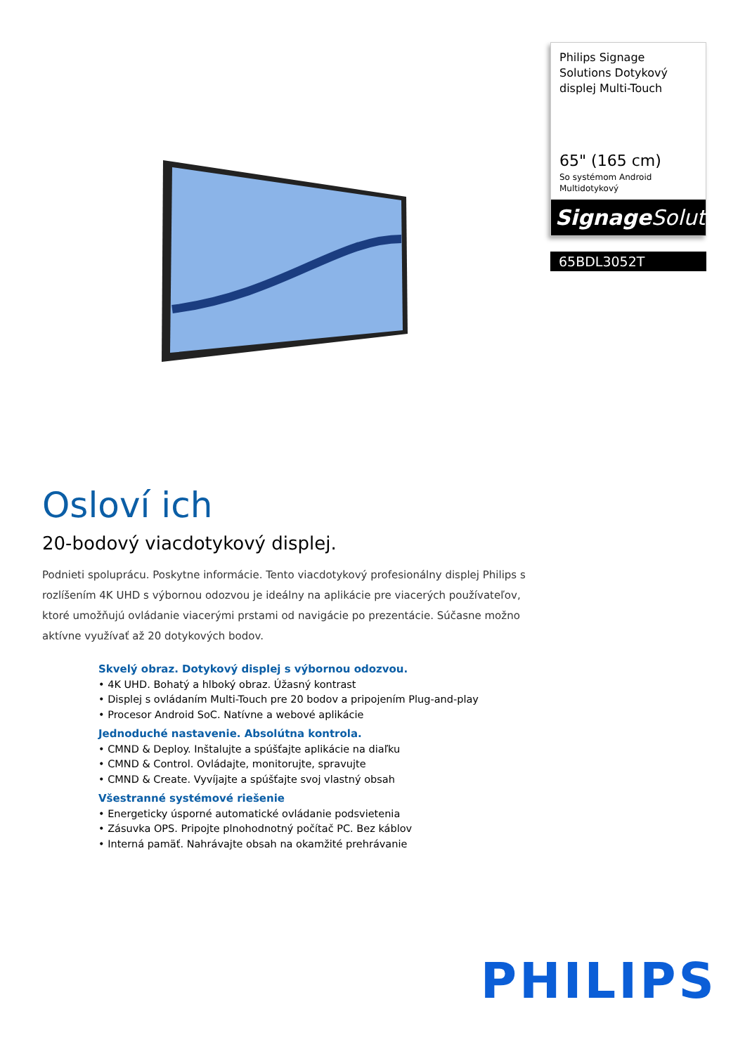Philips Signage Solutions Dotykový displej Multi-Touch
65" (165 cm)
So systémom Android
Multidotykový
Signage Solutions
65BDL3052T
Osloví ich
20-bodový viacdotykový displej.
Podnieti spoluprácu. Poskytne informácie. Tento viacdotykový profesionálny displej Philips s rozlíšením 4K UHD s výbornou odozvou je ideálny na aplikácie pre viacerých používateľov, ktoré umožňujú ovládanie viacerými prstami od navigácie po prezentácie. Súčasne možno aktívne využívať až 20 dotykových bodov.
Skvelý obraz. Dotykový displej s výbornou odozvou.
• 4K UHD. Bohatý a hlboký obraz. Úžasný kontrast
• Displej s ovládaním Multi-Touch pre 20 bodov a pripojením Plug-and-play
• Procesor Android SoC. Natívne a webové aplikácie
Jednoduché nastavenie. Absolútna kontrola.
• CMND & Deploy. Inštalujte a spúšťajte aplikácie na diaľku
• CMND & Control. Ovládajte, monitorujte, spravujte
• CMND & Create. Vyvíjajte a spúšťajte svoj vlastný obsah
Všestranné systémové riešenie
• Energeticky úsporné automatické ovládanie podsvietenia
• Zásuvka OPS. Pripojte plnohodnotný počítač PC. Bez káblov
• Interná pamäť. Nahrávajte obsah na okamžité prehrávanie
PHILIPS